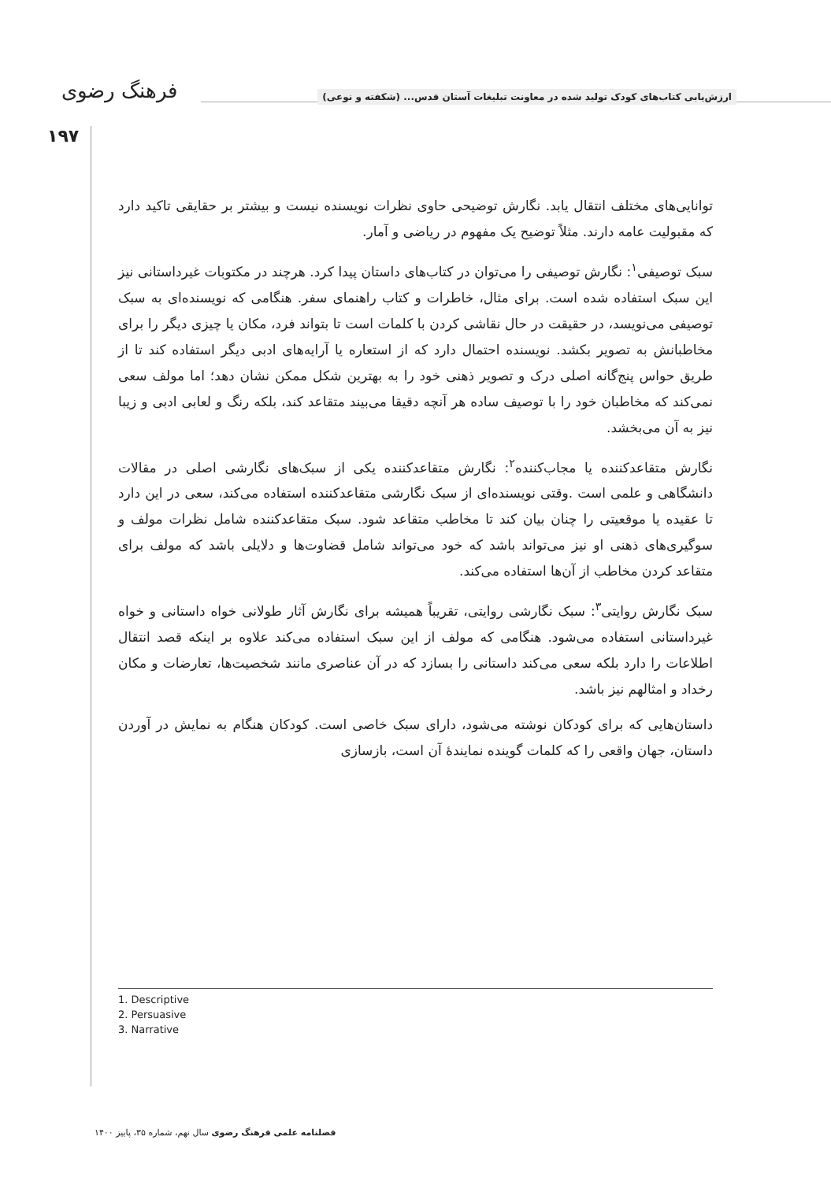فرهنگ رضوی
ارزش‌یابی کتاب‌های کودک تولید شده در معاونت تبلیغات آستان قدس... (شکفته و نوعی)
۱۹۷
توانایی‌های مختلف انتقال یابد. نگارش توضیحی حاوی نظرات نویسنده نیست و بیشتر بر حقایقی تاکید دارد که مقبولیت عامه دارند. مثلاً توضیح یک مفهوم در ریاضی و آمار.
سبک توصیفی<sup>۱</sup>: نگارش توصیفی را می‌توان در کتاب‌های داستان پیدا کرد. هرچند در مکتوبات غیرداستانی نیز این سبک استفاده شده است. برای مثال، خاطرات و کتاب راهنمای سفر. هنگامی که نویسنده‌ای به سبک توصیفی می‌نویسد، در حقیقت در حال نقاشی کردن با کلمات است تا بتواند فرد، مکان یا چیزی دیگر را برای مخاطبانش به تصویر بکشد. نویسنده احتمال دارد که از استعاره یا آرایه‌های ادبی دیگر استفاده کند تا از طریق حواس پنج‌گانه اصلی درک و تصویر ذهنی خود را به بهترین شکل ممکن نشان دهد؛ اما مولف سعی نمی‌کند که مخاطبان خود را با توصیف ساده هر آنچه دقیقا می‌بیند متقاعد کند، بلکه رنگ و لعابی ادبی و زیبا نیز به آن می‌بخشد.
نگارش متقاعدکننده یا مجاب‌کننده<sup>۲</sup>: نگارش متقاعدکننده یکی از سبک‌های نگارشی اصلی در مقالات دانشگاهی و علمی است .وقتی نویسنده‌ای از سبک نگارشی متقاعدکننده استفاده می‌کند، سعی در این دارد تا عقیده یا موقعیتی را چنان بیان کند تا مخاطب متقاعد شود. سبک متقاعدکننده شامل نظرات مولف و سوگیری‌های ذهنی او نیز می‌تواند باشد که خود می‌تواند شامل قضاوت‌ها و دلایلی باشد که مولف برای متقاعد کردن مخاطب از آن‌ها استفاده می‌کند.
سبک نگارش روایتی<sup>۳</sup>: سبک نگارشی روایتی، تقریباً همیشه برای نگارش آثار طولانی خواه داستانی و خواه غیرداستانی استفاده می‌شود. هنگامی که مولف از این سبک استفاده می‌کند علاوه بر اینکه قصد انتقال اطلاعات را دارد بلکه سعی می‌کند داستانی را بسازد که در آن عناصری مانند شخصیت‌ها، تعارضات و مکان رخداد و امثالهم نیز باشد.
داستان‌هایی که برای کودکان نوشته می‌شود، دارای سبک خاصی است. کودکان هنگام به نمایش در آوردن داستان، جهان واقعی را که کلمات گوینده نمایندهٔ آن است، بازسازی
1. Descriptive
2. Persuasive
3. Narrative
فصلنامه علمی فرهنگ رضوی سال نهم، شماره ۳۵، پاییز ۱۴۰۰